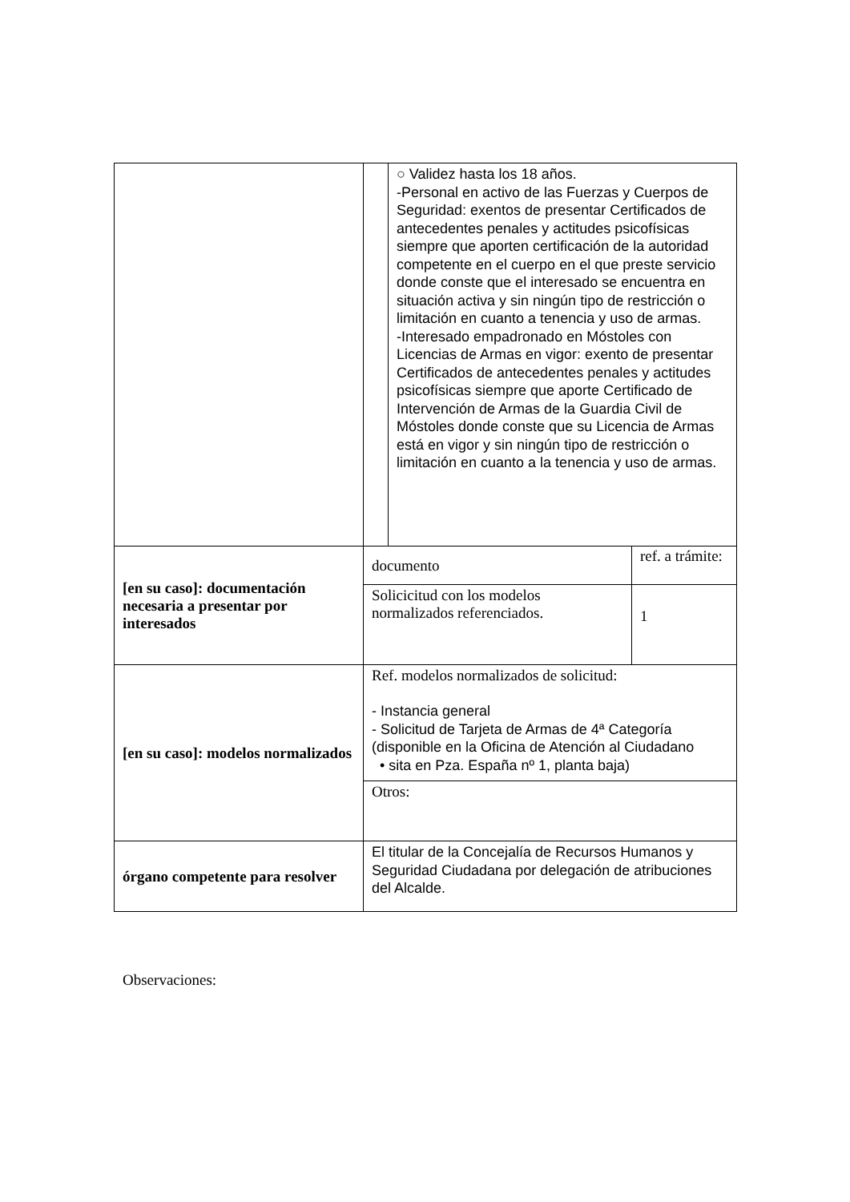| | | ○ Validez hasta los 18 años. -Personal en activo de las Fuerzas y Cuerpos de Seguridad: exentos de presentar Certificados de antecedentes penales y actitudes psicofísicas siempre que aporten certificación de la autoridad competente en el cuerpo en el que preste servicio donde conste que el interesado se encuentra en situación activa y sin ningún tipo de restricción o limitación en cuanto a tenencia y uso de armas. -Interesado empadronado en Móstoles con Licencias de Armas en vigor: exento de presentar Certificados de antecedentes penales y actitudes psicofísicas siempre que aporte Certificado de Intervención de Armas de la Guardia Civil de Móstoles donde conste que su Licencia de Armas está en vigor y sin ningún tipo de restricción o limitación en cuanto a la tenencia y uso de armas. | |
| [en su caso]: documentación necesaria a presentar por interesados | documento | | ref. a trámite: |
| | Solicicitud con los modelos normalizados referenciados. | | 1 |
| [en su caso]: modelos normalizados | Ref. modelos normalizados de solicitud: - Instancia general - Solicitud de Tarjeta de Armas de 4ª Categoría (disponible en la Oficina de Atención al Ciudadano • sita en Pza. España nº 1, planta baja) | | |
| | Otros: | | |
| órgano competente para resolver | El titular de la Concejalía de Recursos Humanos y Seguridad Ciudadana por delegación de atribuciones del Alcalde. | | |
Observaciones: